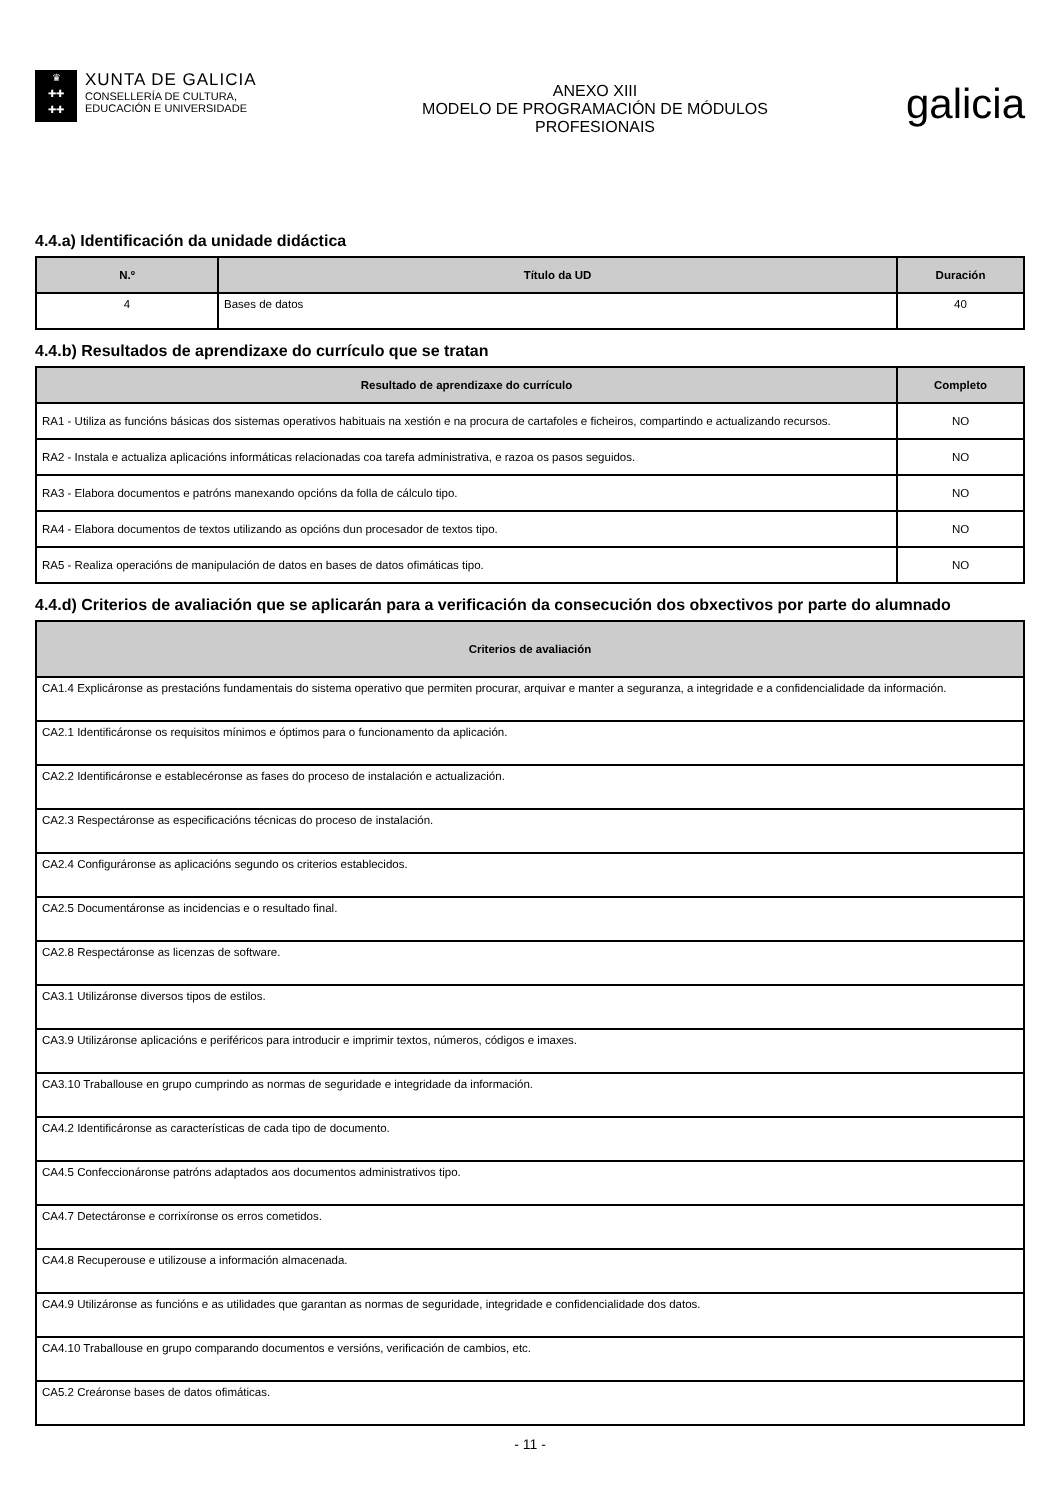♛
✚✚
✚✚
XUNTA DE GALICIA
CONSELLERÍA DE CULTURA,
EDUCACIÓN E UNIVERSIDADE
ANEXO XIII
MODELO DE PROGRAMACIÓN DE MÓDULOS
PROFESIONAIS
galicia
4.4.a) Identificación da unidade didáctica
| N.º | Título da UD | Duración |
| --- | --- | --- |
| 4 | Bases de datos | 40 |
4.4.b) Resultados de aprendizaxe do currículo que se tratan
| Resultado de aprendizaxe do currículo | Completo |
| --- | --- |
| RA1 - Utiliza as funcións básicas dos sistemas operativos habituais na xestión e na procura de cartafoles e ficheiros, compartindo e actualizando recursos. | NO |
| RA2 - Instala e actualiza aplicacións informáticas relacionadas coa tarefa administrativa, e razoa os pasos seguidos. | NO |
| RA3 - Elabora documentos e patróns manexando opcións da folla de cálculo tipo. | NO |
| RA4 - Elabora documentos de textos utilizando as opcións dun procesador de textos tipo. | NO |
| RA5 - Realiza operacións de manipulación de datos en bases de datos ofimáticas tipo. | NO |
4.4.d) Criterios de avaliación que se aplicarán para a verificación da consecución dos obxectivos por parte do alumnado
| Criterios de avaliación |
| --- |
| CA1.4 Explicáronse as prestacións fundamentais do sistema operativo que permiten procurar, arquivar e manter a seguranza, a integridade e a confidencialidade da información. |
| CA2.1 Identificáronse os requisitos mínimos e óptimos para o funcionamento da aplicación. |
| CA2.2 Identificáronse e establecéronse as fases do proceso de instalación e actualización. |
| CA2.3 Respectáronse as especificacións técnicas do proceso de instalación. |
| CA2.4 Configuráronse as aplicacións segundo os criterios establecidos. |
| CA2.5 Documentáronse as incidencias e o resultado final. |
| CA2.8 Respectáronse as licenzas de software. |
| CA3.1 Utilizáronse diversos tipos de estilos. |
| CA3.9 Utilizáronse aplicacións e periféricos para introducir e imprimir textos, números, códigos e imaxes. |
| CA3.10 Traballouse en grupo cumprindo as normas de seguridade e integridade da información. |
| CA4.2 Identificáronse as características de cada tipo de documento. |
| CA4.5 Confeccionáronse patróns adaptados aos documentos administrativos tipo. |
| CA4.7 Detectáronse e corrixíronse os erros cometidos. |
| CA4.8 Recuperouse e utilizouse a información almacenada. |
| CA4.9 Utilizáronse as funcións e as utilidades que garantan as normas de seguridade, integridade e confidencialidade dos datos. |
| CA4.10 Traballouse en grupo comparando documentos e versións, verificación de cambios, etc. |
| CA5.2 Creáronse bases de datos ofimáticas. |
- 11 -